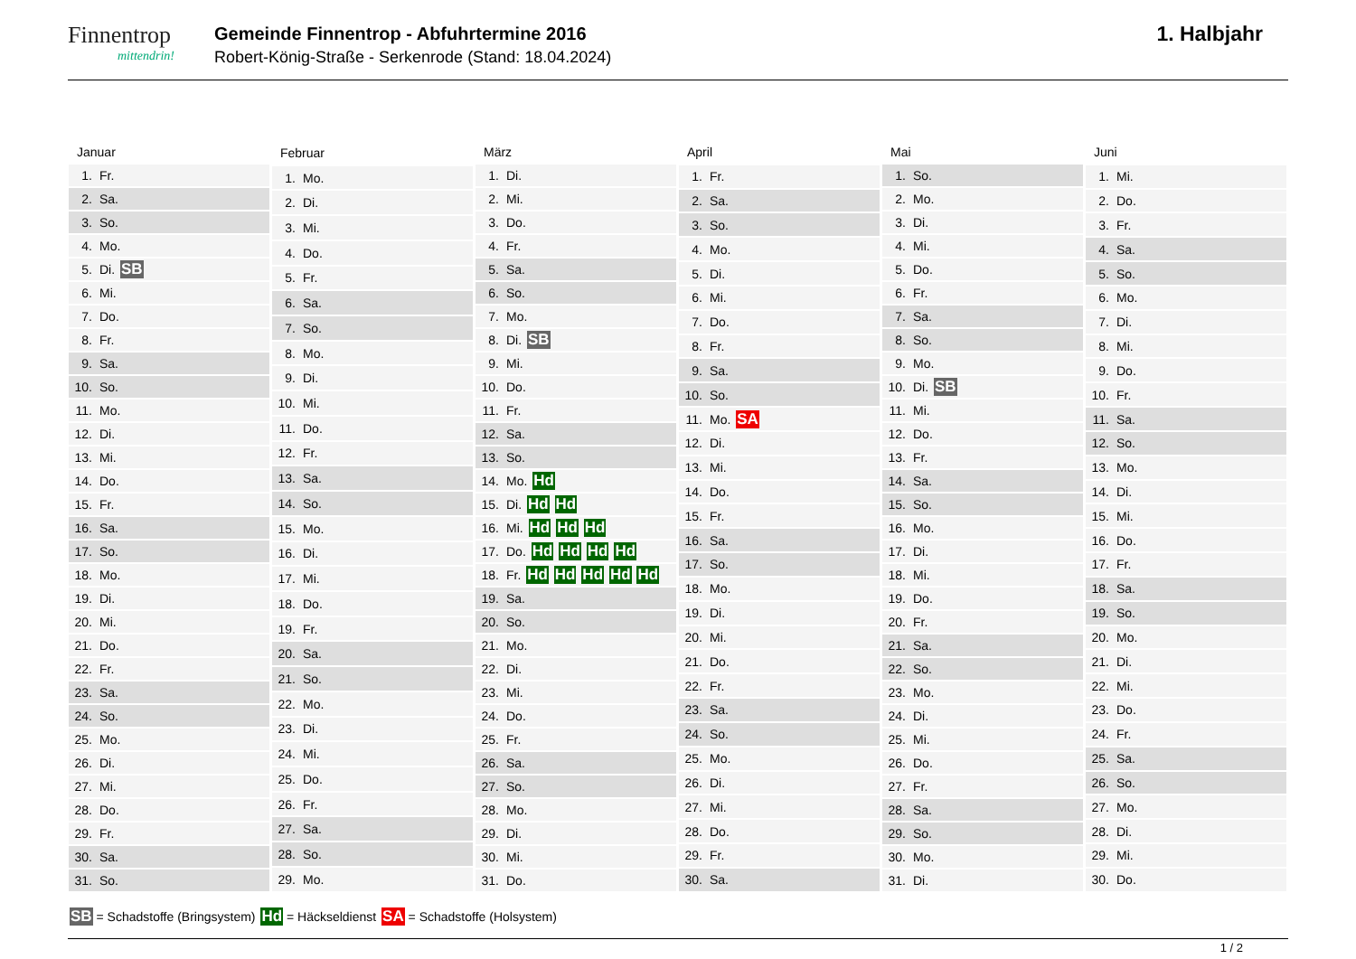Finnentrop
mittendrin!
Gemeinde Finnentrop - Abfuhrtermine 2016
Robert-König-Straße - Serkenrode (Stand: 18.04.2024)
1. Halbjahr
| Januar |
| --- |
| 1. Fr. |
| 2. Sa. |
| 3. So. |
| 4. Mo. |
| 5. Di. SB |
| 6. Mi. |
| 7. Do. |
| 8. Fr. |
| 9. Sa. |
| 10. So. |
| 11. Mo. |
| 12. Di. |
| 13. Mi. |
| 14. Do. |
| 15. Fr. |
| 16. Sa. |
| 17. So. |
| 18. Mo. |
| 19. Di. |
| 20. Mi. |
| 21. Do. |
| 22. Fr. |
| 23. Sa. |
| 24. So. |
| 25. Mo. |
| 26. Di. |
| 27. Mi. |
| 28. Do. |
| 29. Fr. |
| 30. Sa. |
| 31. So. |
| Februar |
| --- |
| 1. Mo. |
| 2. Di. |
| 3. Mi. |
| 4. Do. |
| 5. Fr. |
| 6. Sa. |
| 7. So. |
| 8. Mo. |
| 9. Di. |
| 10. Mi. |
| 11. Do. |
| 12. Fr. |
| 13. Sa. |
| 14. So. |
| 15. Mo. |
| 16. Di. |
| 17. Mi. |
| 18. Do. |
| 19. Fr. |
| 20. Sa. |
| 21. So. |
| 22. Mo. |
| 23. Di. |
| 24. Mi. |
| 25. Do. |
| 26. Fr. |
| 27. Sa. |
| 28. So. |
| 29. Mo. |
| März |
| --- |
| 1. Di. |
| 2. Mi. |
| 3. Do. |
| 4. Fr. |
| 5. Sa. |
| 6. So. |
| 7. Mo. |
| 8. Di. SB |
| 9. Mi. |
| 10. Do. |
| 11. Fr. |
| 12. Sa. |
| 13. So. |
| 14. Mo. Hd |
| 15. Di. Hd Hd |
| 16. Mi. Hd Hd Hd |
| 17. Do. Hd Hd Hd Hd |
| 18. Fr. Hd Hd Hd Hd Hd |
| 19. Sa. |
| 20. So. |
| 21. Mo. |
| 22. Di. |
| 23. Mi. |
| 24. Do. |
| 25. Fr. |
| 26. Sa. |
| 27. So. |
| 28. Mo. |
| 29. Di. |
| 30. Mi. |
| 31. Do. |
| April |
| --- |
| 1. Fr. |
| 2. Sa. |
| 3. So. |
| 4. Mo. |
| 5. Di. |
| 6. Mi. |
| 7. Do. |
| 8. Fr. |
| 9. Sa. |
| 10. So. |
| 11. Mo. SA |
| 12. Di. |
| 13. Mi. |
| 14. Do. |
| 15. Fr. |
| 16. Sa. |
| 17. So. |
| 18. Mo. |
| 19. Di. |
| 20. Mi. |
| 21. Do. |
| 22. Fr. |
| 23. Sa. |
| 24. So. |
| 25. Mo. |
| 26. Di. |
| 27. Mi. |
| 28. Do. |
| 29. Fr. |
| 30. Sa. |
| Mai |
| --- |
| 1. So. |
| 2. Mo. |
| 3. Di. |
| 4. Mi. |
| 5. Do. |
| 6. Fr. |
| 7. Sa. |
| 8. So. |
| 9. Mo. |
| 10. Di. SB |
| 11. Mi. |
| 12. Do. |
| 13. Fr. |
| 14. Sa. |
| 15. So. |
| 16. Mo. |
| 17. Di. |
| 18. Mi. |
| 19. Do. |
| 20. Fr. |
| 21. Sa. |
| 22. So. |
| 23. Mo. |
| 24. Di. |
| 25. Mi. |
| 26. Do. |
| 27. Fr. |
| 28. Sa. |
| 29. So. |
| 30. Mo. |
| 31. Di. |
| Juni |
| --- |
| 1. Mi. |
| 2. Do. |
| 3. Fr. |
| 4. Sa. |
| 5. So. |
| 6. Mo. |
| 7. Di. |
| 8. Mi. |
| 9. Do. |
| 10. Fr. |
| 11. Sa. |
| 12. So. |
| 13. Mo. |
| 14. Di. |
| 15. Mi. |
| 16. Do. |
| 17. Fr. |
| 18. Sa. |
| 19. So. |
| 20. Mo. |
| 21. Di. |
| 22. Mi. |
| 23. Do. |
| 24. Fr. |
| 25. Sa. |
| 26. So. |
| 27. Mo. |
| 28. Di. |
| 29. Mi. |
| 30. Do. |
SB = Schadstoffe (Bringsystem) Hd = Häckseldienst SA = Schadstoffe (Holsystem)
1 / 2